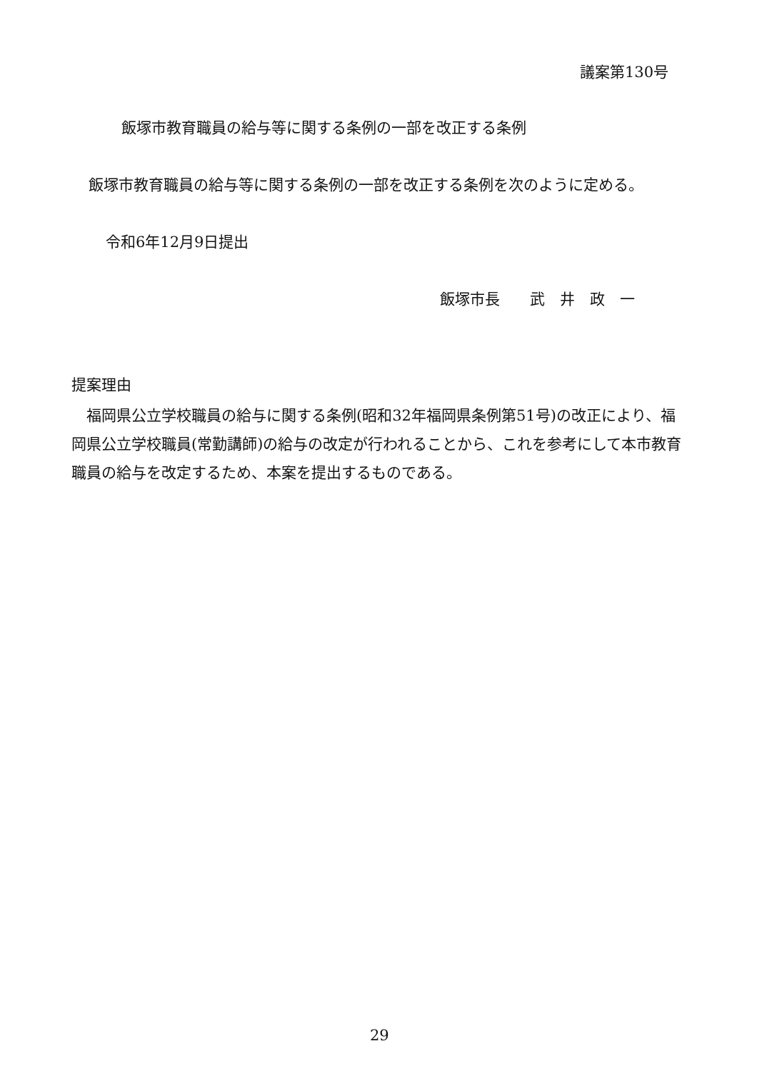議案第130号
飯塚市教育職員の給与等に関する条例の一部を改正する条例
飯塚市教育職員の給与等に関する条例の一部を改正する条例を次のように定める。
令和6年12月9日提出
飯塚市長　　武　井　政　一
提案理由
　福岡県公立学校職員の給与に関する条例(昭和32年福岡県条例第51号)の改正により、福岡県公立学校職員(常勤講師)の給与の改定が行われることから、これを参考にして本市教育職員の給与を改定するため、本案を提出するものである。
29